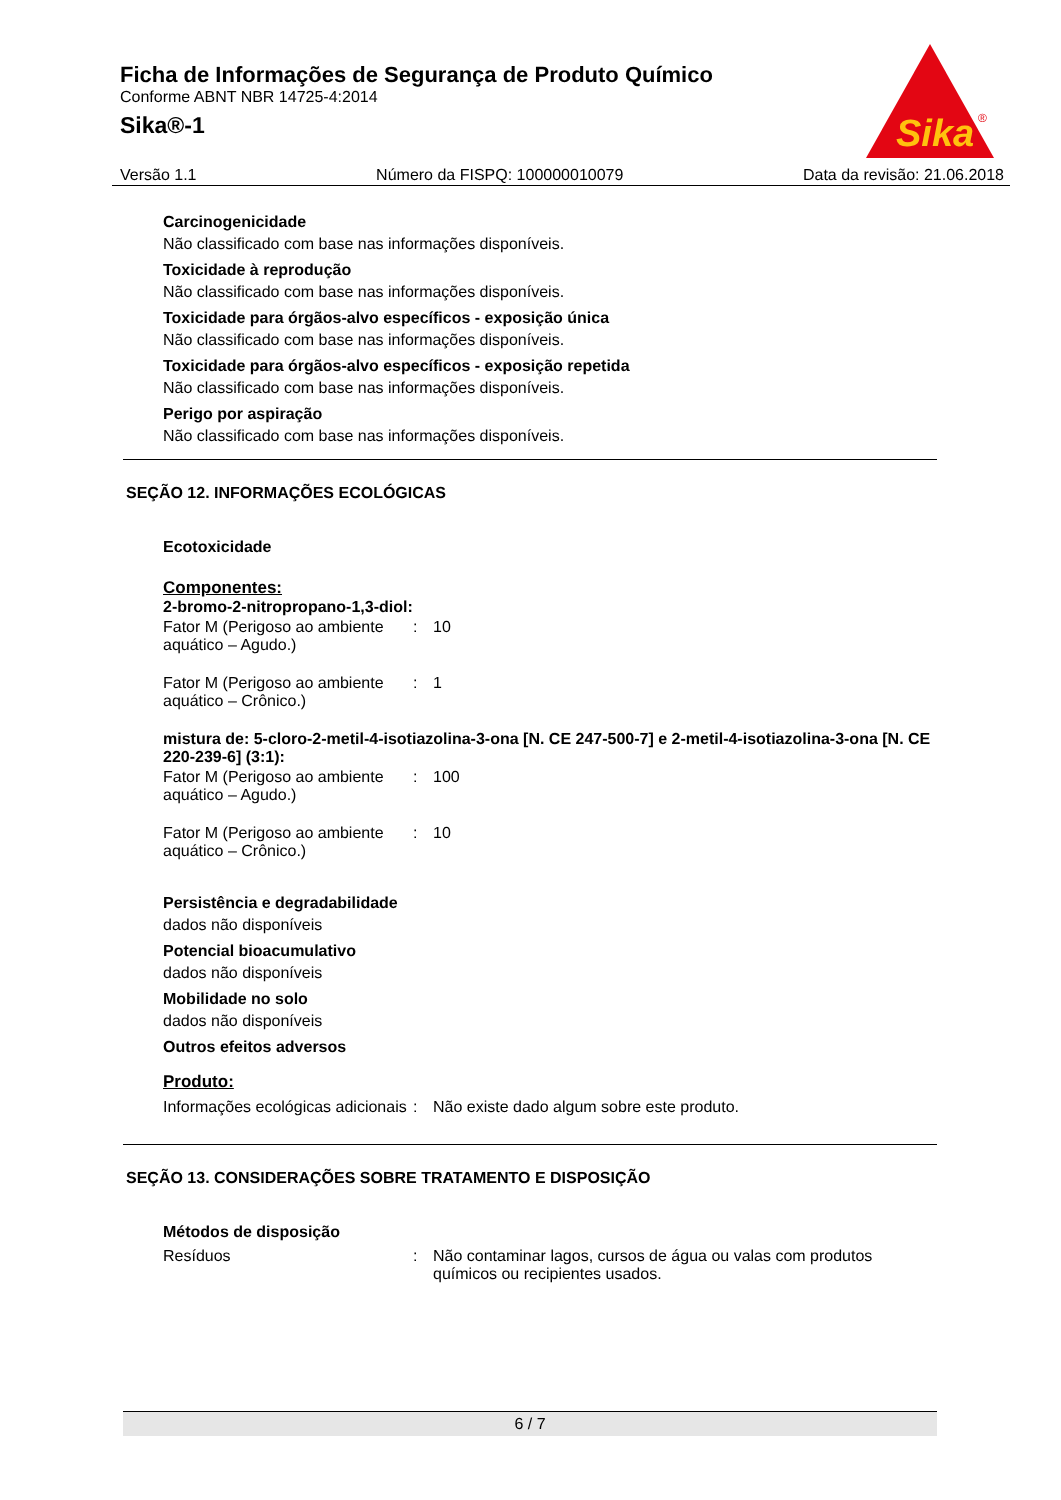Ficha de Informações de Segurança de Produto Químico
Conforme ABNT NBR 14725-4:2014
Sika®-1
Sika
®
Versão 1.1 Número da FISPQ: 100000010079 Data da revisão: 21.06.2018
Carcinogenicidade
Não classificado com base nas informações disponíveis.
Toxicidade à reprodução
Não classificado com base nas informações disponíveis.
Toxicidade para órgãos-alvo específicos - exposição única
Não classificado com base nas informações disponíveis.
Toxicidade para órgãos-alvo específicos - exposição repetida
Não classificado com base nas informações disponíveis.
Perigo por aspiração
Não classificado com base nas informações disponíveis.
SEÇÃO 12. INFORMAÇÕES ECOLÓGICAS
Ecotoxicidade
Componentes:
2-bromo-2-nitropropano-1,3-diol:
Fator M (Perigoso ao ambiente aquático – Agudo.): 10
Fator M (Perigoso ao ambiente aquático – Crônico.): 1
mistura de: 5-cloro-2-metil-4-isotiazolina-3-ona [N. CE 247-500-7] e 2-metil-4-isotiazolina-3-ona [N. CE 220-239-6] (3:1):
Fator M (Perigoso ao ambiente aquático – Agudo.): 100
Fator M (Perigoso ao ambiente aquático – Crônico.): 10
Persistência e degradabilidade
dados não disponíveis
Potencial bioacumulativo
dados não disponíveis
Mobilidade no solo
dados não disponíveis
Outros efeitos adversos
Produto:
Informações ecológicas adicionais: Não existe dado algum sobre este produto.
SEÇÃO 13. CONSIDERAÇÕES SOBRE TRATAMENTO E DISPOSIÇÃO
Métodos de disposição
Resíduos: Não contaminar lagos, cursos de água ou valas com produtos químicos ou recipientes usados.
6 / 7